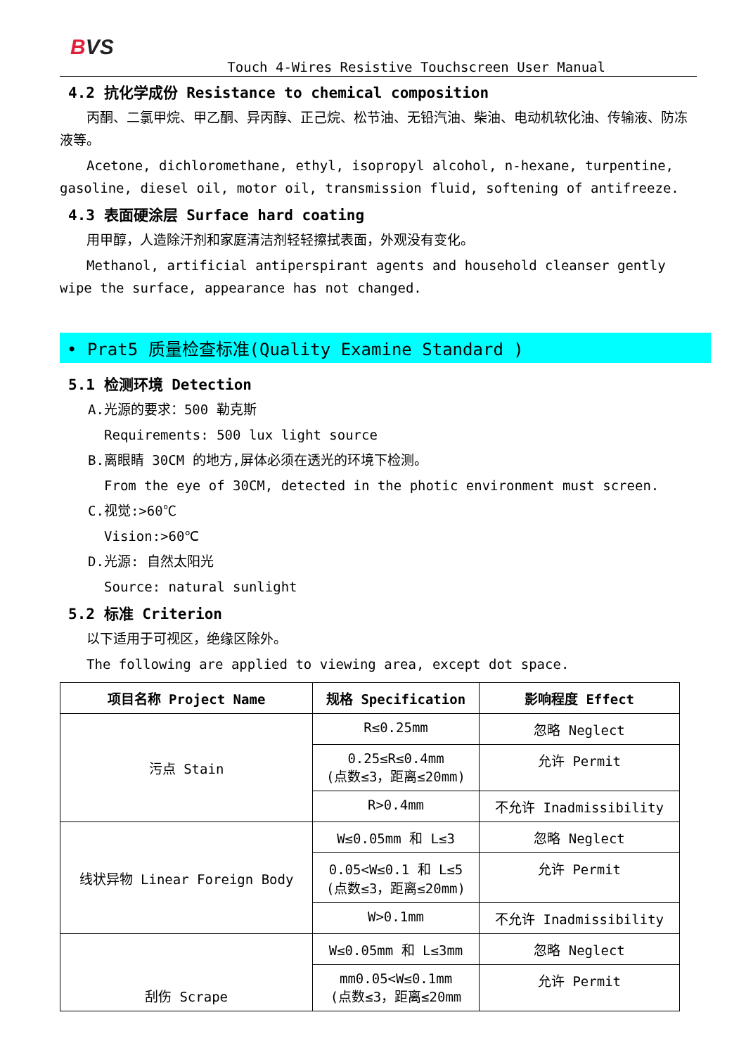BVS
Touch 4-Wires Resistive Touchscreen User Manual
4.2 抗化学成份 Resistance to chemical composition
丙酮、二氯甲烷、甲乙酮、异丙醇、正己烷、松节油、无铅汽油、柴油、电动机软化油、传输液、防冻液等。
Acetone, dichloromethane, ethyl, isopropyl alcohol, n-hexane, turpentine, gasoline, diesel oil, motor oil, transmission fluid, softening of antifreeze.
4.3 表面硬涂层 Surface hard coating
用甲醇，人造除汗剂和家庭清洁剂轻轻擦拭表面，外观没有变化。
Methanol, artificial antiperspirant agents and household cleanser gently wipe the surface, appearance has not changed.
• Prat5 质量检查标准(Quality Examine Standard )
5.1 检测环境 Detection
A.光源的要求：500 勒克斯
Requirements: 500 lux light source
B.离眼睛 30CM 的地方,屏体必须在透光的环境下检测。
From the eye of 30CM, detected in the photic environment must screen.
C.视觉:>60℃
Vision:>60℃
D.光源: 自然太阳光
Source: natural sunlight
5.2 标准 Criterion
以下适用于可视区，绝缘区除外。
The following are applied to viewing area, except dot space.
| 项目名称 Project Name | 规格 Specification | 影响程度 Effect |
| --- | --- | --- |
| 污点 Stain | R≤0.25mm | 忽略 Neglect |
| | 0.25≤R≤0.4mm (点数≤3，距离≤20mm) | 允许 Permit |
| | R>0.4mm | 不允许 Inadmissibility |
| 线状异物 Linear Foreign Body | W≤0.05mm 和 L≤3 | 忽略 Neglect |
| | 0.05<W≤0.1 和 L≤5 (点数≤3，距离≤20mm) | 允许 Permit |
| | W>0.1mm | 不允许 Inadmissibility |
| 刮伤 Scrape | W≤0.05mm 和 L≤3mm | 忽略 Neglect |
| | mm0.05<W≤0.1mm (点数≤3，距离≤20mm | 允许 Permit |